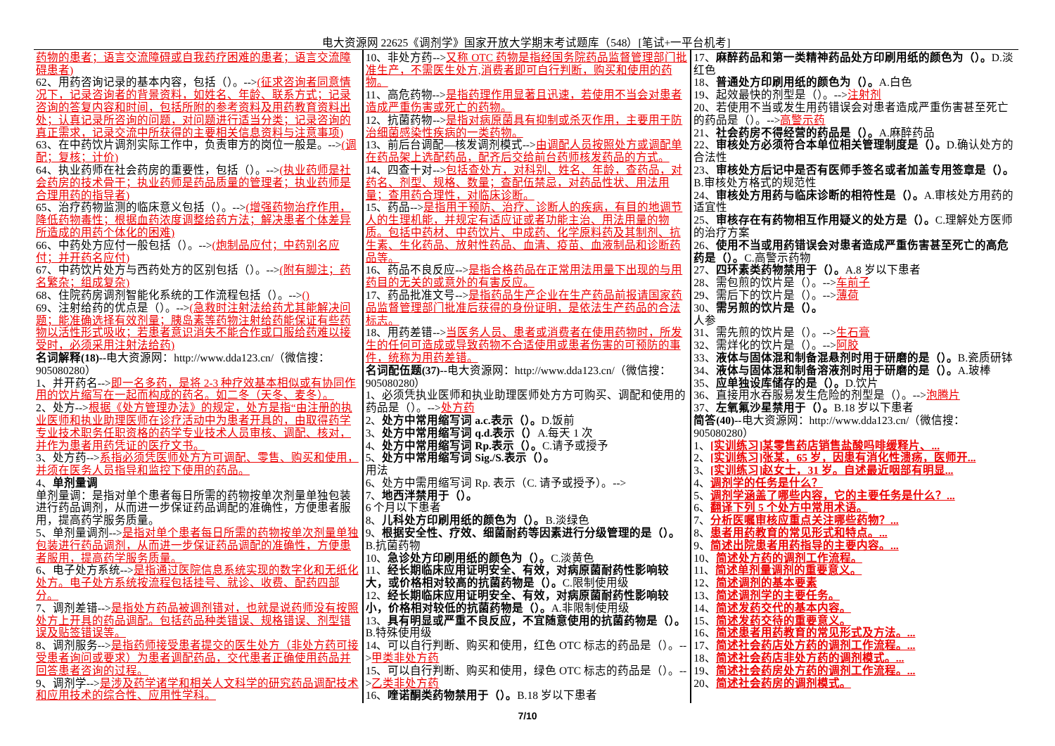电大资源网 22625《调剂学》国家开放大学期末考试题库（548）[笔试+一平台机考]
药物的患者；语言交流障碍或自我药疗困难的患者；语言交流障碍患者)
62、用药咨询记录的基本内容，包括（）。-->(征求咨询者同意情况下，记录咨询者的背景资料，如姓名、年龄、联系方式；记录咨询的答复内容和时间，包括所附的参考资料及用药教育资料出处；认真记录所咨询的问题，对问题进行适当分类；记录咨询的真正需求，记录交流中所获得的主要相关信息资料与注意事项)
63、在中药饮片调剂实际工作中，负责审方的岗位一般是。-->(调配；复核；计价)
64、执业药师在社会药房的重要性，包括（）。-->(执业药师是社会药房的技术骨干；执业药师是药品质量的管理者；执业药师是合理用药的指导者)
65、治疗药物监测的临床意义包括（）。-->(增强药物治疗作用，降低药物毒性；根据血药浓度调整给药方法；解决患者个体差异所造成的用药个体化的困难)
66、中药处方应付一般包括（）。-->(炮制品应付；中药别名应付；并开药名应付)
67、中药饮片处方与西药处方的区别包括（）。-->(附有脚注；药名繁杂；组成复杂)
68、住院药房调剂智能化系统的工作流程包括（）。-->()
69、注射给药的优点是（）。-->(急救时注射法给药尤其能解决问题；能准确选择有效剂量；胰岛素等药物注射给药能保证有些药物以活性形式吸收；若患者意识消失不能合作或口服给药难以接受时，必须采用注射法给药)
名词解释(18)--电大资源网：http://www.dda123.cn/（微信搜：905080280）
1、并开药名-->即一名多药，是将 2-3 种疗效基本相似或有协同作用的饮片缩写在一起而构成的药名。如二冬（天冬、麦冬）。
2、处方-->根据《处方管理办法》的规定，处方是指“由注册的执业医师和执业助理医师在诊疗活动中为患者开具的，由取得药学专业技术职务任职资格的药学专业技术人员审核、调配、核对，并作为患者用药凭证的医疗文书。
3、处方药-->系指必须凭医师处方方可调配、零售、购买和使用，并须在医务人员指导和监控下使用的药品。
4、单剂量调
单剂量调：是指对单个患者每日所需的药物按单次剂量单独包装进行药品调剂，从而进一步保证药品调配的准确性，方便患者服用，提高药学服务质量。
5、单剂量调剂-->是指对单个患者每日所需的药物按单次剂量单独包装进行药品调剂，从而进一步保证药品调配的准确性，方便患者服用，提高药学服务质量。
6、电子处方系统-->是指通过医院信息系统实现的数字化和无纸化处方。电子处方系统按流程包括挂号、就诊、收费、配药四部分。
7、调剂差错-->是指处方药品被调剂错对，也就是说药师没有按照处方上开具的药品调配。包括药品种类错误、规格错误、剂型错误及贴签错误等。
8、调剂服务-->是指药师接受患者提交的医生处方（非处方药可接受患者询问或要求）为患者调配药品，交代患者正确使用药品并回答患者咨询的过程。
9、调剂学-->是涉及药学诸学和相关人文科学的研究药品调配技术和应用技术的综合性、应用性学科。
10、非处方药-->又称 OTC 药物是指经国务院药品监督管理部门批准生产，不需医生处方,消费者即可自行判断，购买和使用的药物。
11、高危药物-->是指药理作用显著且迅速，若使用不当会对患者造成严重伤害或死亡的药物。
12、抗菌药物-->是指对病原菌具有抑制或杀灭作用，主要用于防治细菌感染性疾病的一类药物。
13、前后台调配—核发调剂模式-->由调配人员按照处方或调配单在药品架上选配药品，配齐后交给前台药师核发药品的方式。
14、四查十对-->包括查处方，对科别、姓名、年龄，查药品，对药名、剂型、规格、数量；查配伍禁忌，对药品性状、用法用量；查用药合理性，对临床诊断。
15、药品-->是指用于预防、治疗、诊断人的疾病，有目的地调节人的生理机能，并规定有适应证或者功能主治、用法用量的物质。包括中药材、中药饮片、中成药、化学原料药及其制剂、抗生素、生化药品、放射性药品、血清、疫苗、血液制品和诊断药品等。
16、药品不良反应-->是指合格药品在正常用法用量下出现的与用药目的无关的或意外的有害反应。
17、药品批准文号-->是指药品生产企业在生产药品前报请国家药品监督管理部门批准后获得的身份证明，是依法生产药品的合法标志。
18、用药差错-->当医务人员、患者或消费者在使用药物时，所发生的任何可造成或导致药物不合适使用或患者伤害的可预防的事件，统称为用药差错。
名词配伍题(37)--电大资源网：http://www.dda123.cn/（微信搜：905080280）
1、必须凭执业医师和执业助理医师处方方可购买、调配和使用的药品是（）。-->处方药
2、处方中常用缩写词 a.c.表示（）。D.饭前
3、处方中常用缩写词 q.d.表示（）A.每天 1 次
4、处方中常用缩写词 Rp.表示（）。C.请予或授予
5、处方中常用缩写词 Sig./S.表示（）。
用法
6、处方中需用缩写词 Rp. 表示（C. 请予或授予）。-->
7、地西泮禁用于（）。
6 个月以下患者
8、儿科处方印刷用纸的颜色为（）。B.淡绿色
9、根据安全性、疗效、细菌耐药等因素进行分级管理的是（）。B.抗菌药物
10、急诊处方印刷用纸的颜色为（）。C.淡黄色
11、经长期临床应用证明安全、有效，对病原菌耐药性影响较大，或价格相对较高的抗菌药物是（）。C.限制使用级
12、经长期临床应用证明安全、有效，对病原菌耐药性影响较小，价格相对较低的抗菌药物是（）。A.非限制使用级
13、具有明显或严重不良反应，不宜随意使用的抗菌药物是（）。B.特殊使用级
14、可以自行判断、购买和使用，红色 OTC 标志的药品是（）。-->甲类非处方药
15、可以自行判断、购买和使用，绿色 OTC 标志的药品是（）。-->乙类非处方药
16、喹诺酮类药物禁用于（）。B.18 岁以下患者
17、麻醉药品和第一类精神药品处方印刷用纸的颜色为（）。D.淡红色
18、普通处方印刷用纸的颜色为（）。A.白色
19、起效最快的剂型是（）。-->注射剂
20、若使用不当或发生用药错误会对患者造成严重伤害甚至死亡的药品是（）。-->高警示药
21、社会药房不得经营的药品是（）。A.麻醉药品
22、审核处方必须符合本单位相关管理制度是（）。D.确认处方的合法性
23、审核处方后记中是否有医师手签名或者加盖专用签章是（）。B.审核处方格式的规范性
24、审核处方用药与临床诊断的相符性是（）。A.审核处方用药的适宜性
25、审核存在有药物相互作用疑义的处方是（）。C.理解处方医师的治疗方案
26、使用不当或用药错误会对患者造成严重伤害甚至死亡的高危药是（）。C.高警示药物
27、四环素类药物禁用于（）。A.8 岁以下患者
28、需包煎的饮片是（）。-->车前子
29、需后下的饮片是（）。-->薄荷
30、需另煎的饮片是（）。
人参
31、需先煎的饮片是（）。-->生石膏
32、需烊化的饮片是（）。-->阿胶
33、液体与固体混和制备混悬剂时用于研磨的是（）。B.瓷质研钵
34、液体与固体混和制备溶液剂时用于研磨的是（）。A.玻棒
35、应单独设库储存的是（）。D.饮片
36、直接用水吞服易发生危险的剂型是（）。-->泡腾片
37、左氧氟沙星禁用于（）。B.18 岁以下患者
简答(40)--电大资源网：http://www.dda123.cn/（微信搜：905080280）
1、[实训练习]某零售药店销售盐酸吗啡缓释片、...
2、[实训练习]张某，65 岁，因患有消化性溃疡，医师开...
3、[实训练习]赵女士，31 岁。自述最近咽部有明显...
4、调剂学的任务是什么？
5、调剂学涵盖了哪些内容，它的主要任务是什么？...
6、翻译下列 5 个处方中常用术语。
7、分析医嘱审核应重点关注哪些药物？...
8、患者用药教育的常见形式和特点。...
9、简述出院患者用药指导的主要内容。...
10、简述处方药的调剂工作流程。
11、简述单剂量调剂的重要意义。
12、简述调剂的基本要素
13、简述调剂学的主要任务。
14、简述发药交代的基本内容。
15、简述发药交待的重要意义。
16、简述患者用药教育的常见形式及方法。...
17、简述社会药店处方药的调剂工作流程。...
18、简述社会药店非处方药的调剂模式。...
19、简述社会药房处方药的调剂工作流程。...
20、简述社会药房的调剂模式。
7/10